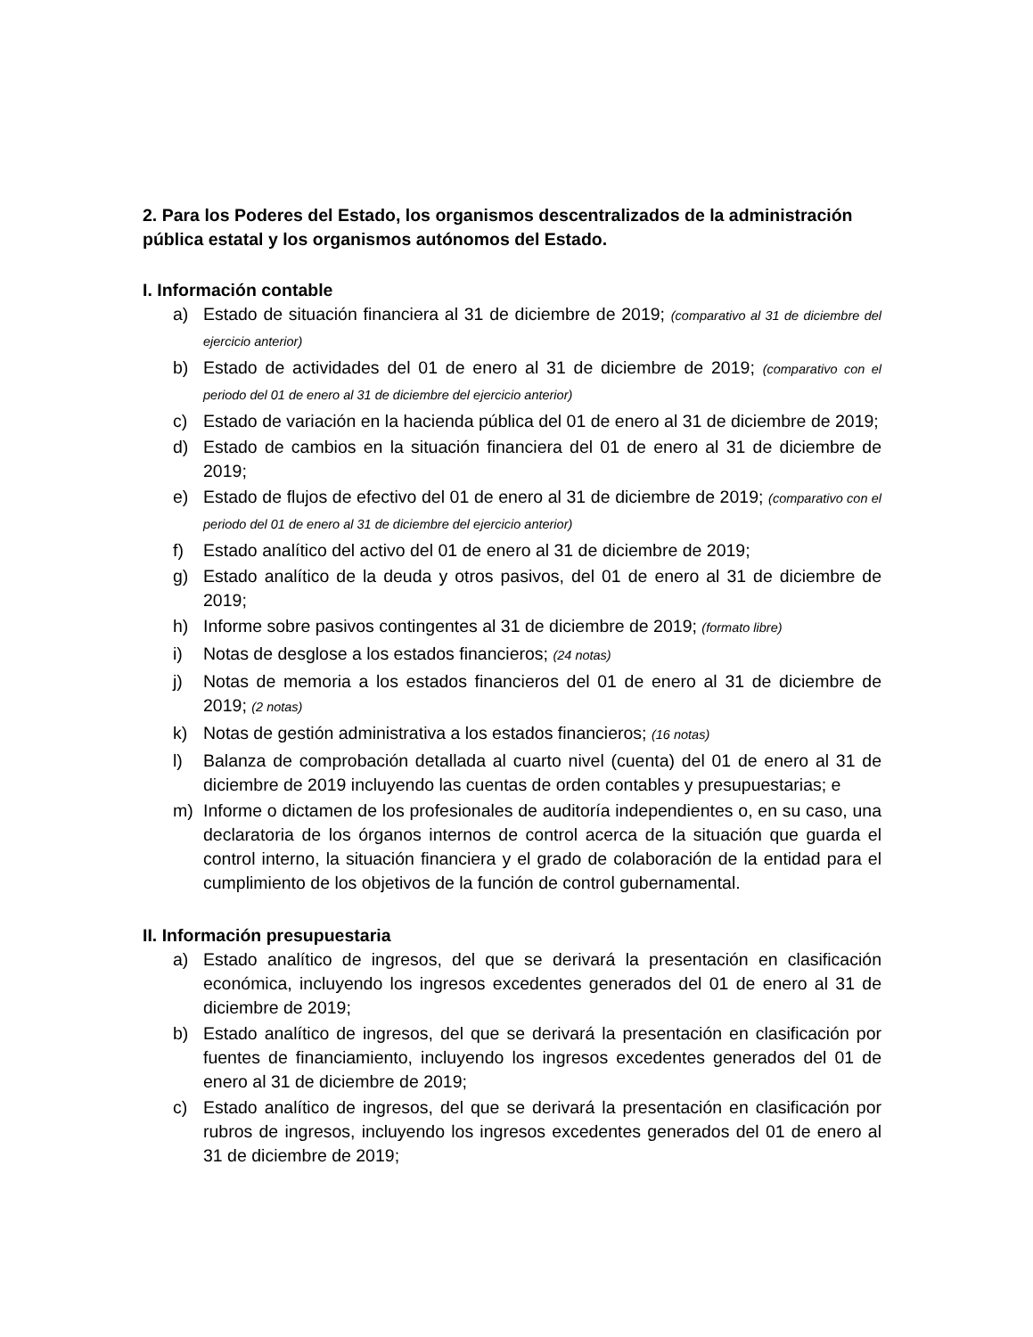2. Para los Poderes del Estado, los organismos descentralizados de la administración pública estatal y los organismos autónomos del Estado.
I. Información contable
a) Estado de situación financiera al 31 de diciembre de 2019; (comparativo al 31 de diciembre del ejercicio anterior)
b) Estado de actividades del 01 de enero al 31 de diciembre de 2019; (comparativo con el periodo del 01 de enero al 31 de diciembre del ejercicio anterior)
c) Estado de variación en la hacienda pública del 01 de enero al 31 de diciembre de 2019;
d) Estado de cambios en la situación financiera del 01 de enero al 31 de diciembre de 2019;
e) Estado de flujos de efectivo del 01 de enero al 31 de diciembre de 2019; (comparativo con el periodo del 01 de enero al 31 de diciembre del ejercicio anterior)
f) Estado analítico del activo del 01 de enero al 31 de diciembre de 2019;
g) Estado analítico de la deuda y otros pasivos, del 01 de enero al 31 de diciembre de 2019;
h) Informe sobre pasivos contingentes al 31 de diciembre de 2019; (formato libre)
i) Notas de desglose a los estados financieros; (24 notas)
j) Notas de memoria a los estados financieros del 01 de enero al 31 de diciembre de 2019; (2 notas)
k) Notas de gestión administrativa a los estados financieros; (16 notas)
l) Balanza de comprobación detallada al cuarto nivel (cuenta) del 01 de enero al 31 de diciembre de 2019 incluyendo las cuentas de orden contables y presupuestarias; e
m) Informe o dictamen de los profesionales de auditoría independientes o, en su caso, una declaratoria de los órganos internos de control acerca de la situación que guarda el control interno, la situación financiera y el grado de colaboración de la entidad para el cumplimiento de los objetivos de la función de control gubernamental.
II. Información presupuestaria
a) Estado analítico de ingresos, del que se derivará la presentación en clasificación económica, incluyendo los ingresos excedentes generados del 01 de enero al 31 de diciembre de 2019;
b) Estado analítico de ingresos, del que se derivará la presentación en clasificación por fuentes de financiamiento, incluyendo los ingresos excedentes generados del 01 de enero al 31 de diciembre de 2019;
c) Estado analítico de ingresos, del que se derivará la presentación en clasificación por rubros de ingresos, incluyendo los ingresos excedentes generados del 01 de enero al 31 de diciembre de 2019;